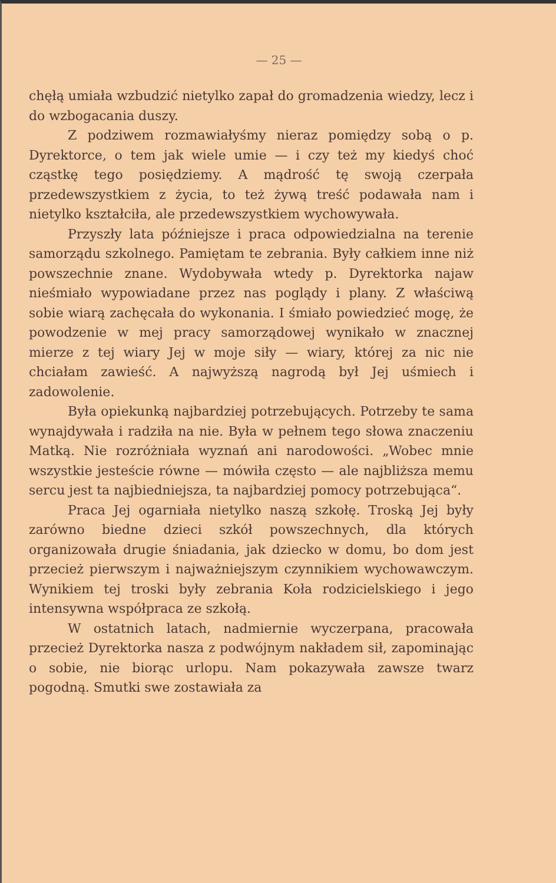— 25 —
chęłą umiała wzbudzić nietylko zapał do gromadzenia wiedzy, lecz i do wzbogacania duszy.
Z podziwem rozmawiałyśmy nieraz pomiędzy sobą o p. Dyrektorce, o tem jak wiele umie — i czy też my kiedyś choć cząstkę tego posiędziemy. A mądrość tę swoją czerpała przedewszystkiem z życia, to też żywą treść podawała nam i nietylko kształciła, ale przedewszystkiem wychowywała.
Przyszły lata późniejsze i praca odpowiedzialna na terenie samorządu szkolnego. Pamiętam te zebrania. Były całkiem inne niż powszechnie znane. Wydobywała wtedy p. Dyrektorka najaw nieśmiało wypowiadane przez nas poglądy i plany. Z właściwą sobie wiarą zachęcała do wykonania. I śmiało powiedzieć mogę, że powodzenie w mej pracy samorządowej wynikało w znacznej mierze z tej wiary Jej w moje siły — wiary, której za nic nie chciałam zawieść. A najwyższą nagrodą był Jej uśmiech i zadowolenie.
Była opiekunką najbardziej potrzebujących. Potrzeby te sama wynajdywała i radziła na nie. Była w pełnem tego słowa znaczeniu Matką. Nie rozróżniała wyznań ani narodowości. „Wobec mnie wszystkie jesteście równe — mówiła często — ale najbliższa memu sercu jest ta najbiedniejsza, ta najbardziej pomocy potrzebująca“.
Praca Jej ogarniała nietylko naszą szkołę. Troską Jej były zarówno biedne dzieci szkół powszechnych, dla których organizowała drugie śniadania, jak dziecko w domu, bo dom jest przecież pierwszym i najważniejszym czynnikiem wychowawczym. Wynikiem tej troski były zebrania Koła rodzicielskiego i jego intensywna współpraca ze szkołą.
W ostatnich latach, nadmiernie wyczerpana, pracowała przecież Dyrektorka nasza z podwójnym nakładem sił, zapominając o sobie, nie biorąc urlopu. Nam pokazywała zawsze twarz pogodną. Smutki swe zostawiała za